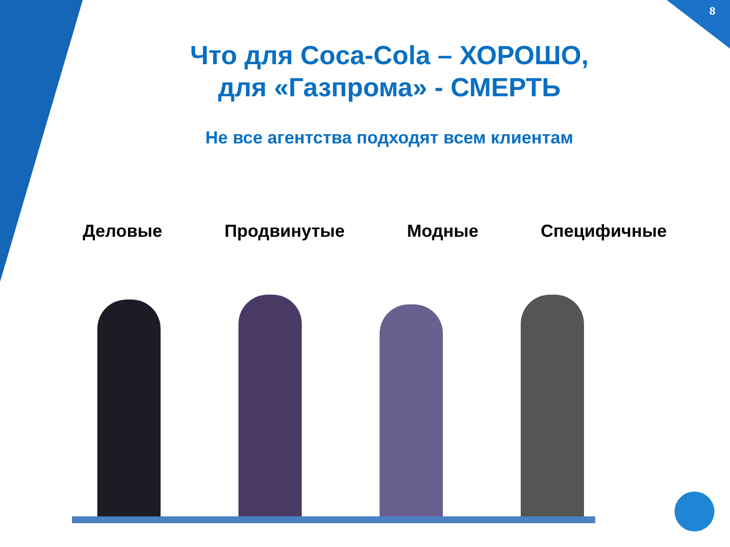8
Что для Coca-Cola – ХОРОШО,
для «Газпрома» - СМЕРТЬ
Не все агентства подходят всем клиентам
Деловые Продвинутые Модные Специфичные